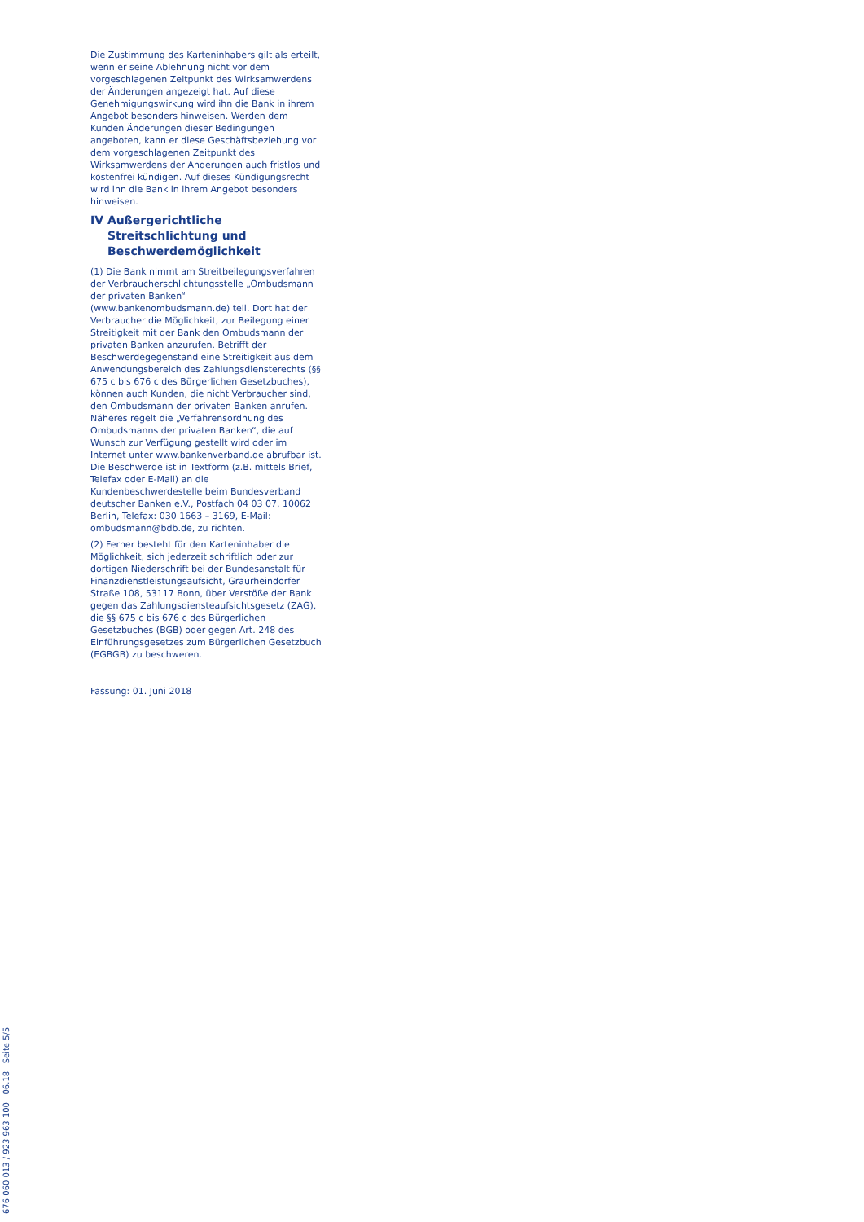Die Zustimmung des Karteninhabers gilt als erteilt, wenn er seine Ablehnung nicht vor dem vorgeschlagenen Zeitpunkt des Wirksamwerdens der Änderungen angezeigt hat. Auf diese Genehmigungswirkung wird ihn die Bank in ihrem Angebot besonders hinweisen. Werden dem Kunden Änderungen dieser Bedingungen angeboten, kann er diese Geschäftsbeziehung vor dem vorgeschlagenen Zeitpunkt des Wirksamwerdens der Änderungen auch fristlos und kostenfrei kündigen. Auf dieses Kündigungsrecht wird ihn die Bank in ihrem Angebot besonders hinweisen.
IV Außergerichtliche Streitschlichtung und Beschwerdemöglichkeit
(1) Die Bank nimmt am Streitbeilegungsverfahren der Verbraucherschlichtungsstelle „Ombudsmann der privaten Banken“ (www.bankenombudsmann.de) teil. Dort hat der Verbraucher die Möglichkeit, zur Beilegung einer Streitigkeit mit der Bank den Ombudsmann der privaten Banken anzurufen. Betrifft der Beschwerdegegenstand eine Streitigkeit aus dem Anwendungsbereich des Zahlungsdiensterechts (§§ 675 c bis 676 c des Bürgerlichen Gesetzbuches), können auch Kunden, die nicht Verbraucher sind, den Ombudsmann der privaten Banken anrufen. Näheres regelt die „Verfahrensordnung des Ombudsmanns der privaten Banken“, die auf Wunsch zur Verfügung gestellt wird oder im Internet unter www.bankenverband.de abrufbar ist. Die Beschwerde ist in Textform (z.B. mittels Brief, Telefax oder E-Mail) an die Kundenbeschwerdestelle beim Bundesverband deutscher Banken e.V., Postfach 04 03 07, 10062 Berlin, Telefax: 030 1663 – 3169, E-Mail: ombudsmann@bdb.de, zu richten.
(2) Ferner besteht für den Karteninhaber die Möglichkeit, sich jederzeit schriftlich oder zur dortigen Niederschrift bei der Bundesanstalt für Finanzdienstleistungsaufsicht, Graurheindorfer Straße 108, 53117 Bonn, über Verstöße der Bank gegen das Zahlungsdiensteaufsichtsgesetz (ZAG), die §§ 675 c bis 676 c des Bürgerlichen Gesetzbuches (BGB) oder gegen Art. 248 des Einführungsgesetzes zum Bürgerlichen Gesetzbuch (EGBGB) zu beschweren.
Fassung: 01. Juni 2018
676 060 013 / 923 963 100 06.18 Seite 5/5